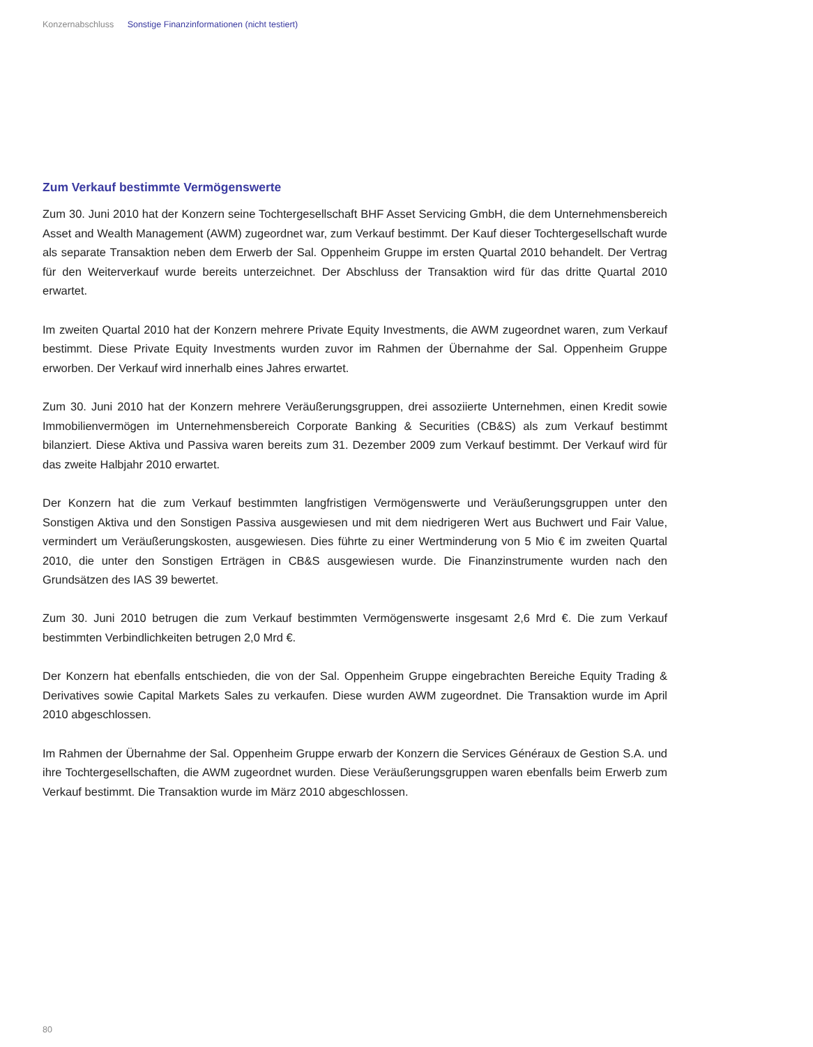Konzernabschluss Sonstige Finanzinformationen (nicht testiert)
Zum Verkauf bestimmte Vermögenswerte
Zum 30. Juni 2010 hat der Konzern seine Tochtergesellschaft BHF Asset Servicing GmbH, die dem Unternehmensbereich Asset and Wealth Management (AWM) zugeordnet war, zum Verkauf bestimmt. Der Kauf dieser Tochtergesellschaft wurde als separate Transaktion neben dem Erwerb der Sal. Oppenheim Gruppe im ersten Quartal 2010 behandelt. Der Vertrag für den Weiterverkauf wurde bereits unterzeichnet. Der Abschluss der Transaktion wird für das dritte Quartal 2010 erwartet.
Im zweiten Quartal 2010 hat der Konzern mehrere Private Equity Investments, die AWM zugeordnet waren, zum Verkauf bestimmt. Diese Private Equity Investments wurden zuvor im Rahmen der Übernahme der Sal. Oppenheim Gruppe erworben. Der Verkauf wird innerhalb eines Jahres erwartet.
Zum 30. Juni 2010 hat der Konzern mehrere Veräußerungsgruppen, drei assoziierte Unternehmen, einen Kredit sowie Immobilienvermögen im Unternehmensbereich Corporate Banking & Securities (CB&S) als zum Verkauf bestimmt bilanziert. Diese Aktiva und Passiva waren bereits zum 31. Dezember 2009 zum Verkauf bestimmt. Der Verkauf wird für das zweite Halbjahr 2010 erwartet.
Der Konzern hat die zum Verkauf bestimmten langfristigen Vermögenswerte und Veräußerungsgruppen unter den Sonstigen Aktiva und den Sonstigen Passiva ausgewiesen und mit dem niedrigeren Wert aus Buchwert und Fair Value, vermindert um Veräußerungskosten, ausgewiesen. Dies führte zu einer Wertminderung von 5 Mio € im zweiten Quartal 2010, die unter den Sonstigen Erträgen in CB&S ausgewiesen wurde. Die Finanzinstrumente wurden nach den Grundsätzen des IAS 39 bewertet.
Zum 30. Juni 2010 betrugen die zum Verkauf bestimmten Vermögenswerte insgesamt 2,6 Mrd €. Die zum Verkauf bestimmten Verbindlichkeiten betrugen 2,0 Mrd €.
Der Konzern hat ebenfalls entschieden, die von der Sal. Oppenheim Gruppe eingebrachten Bereiche Equity Trading & Derivatives sowie Capital Markets Sales zu verkaufen. Diese wurden AWM zugeordnet. Die Transaktion wurde im April 2010 abgeschlossen.
Im Rahmen der Übernahme der Sal. Oppenheim Gruppe erwarb der Konzern die Services Généraux de Gestion S.A. und ihre Tochtergesellschaften, die AWM zugeordnet wurden. Diese Veräußerungsgruppen waren ebenfalls beim Erwerb zum Verkauf bestimmt. Die Transaktion wurde im März 2010 abgeschlossen.
80